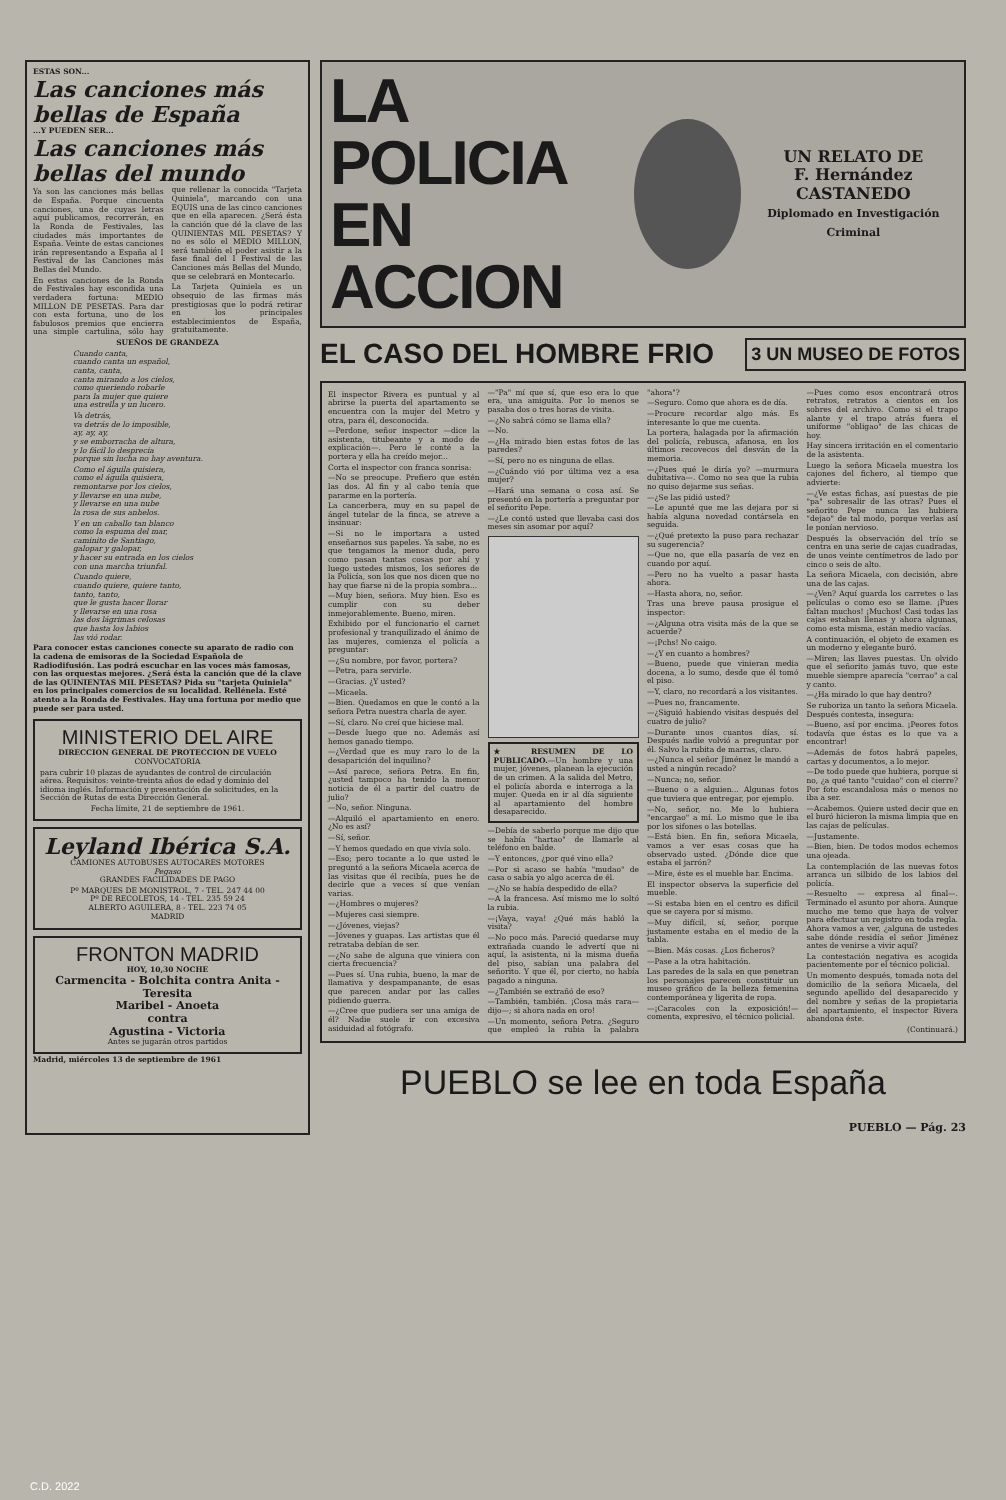ESTAS SON...
Las canciones más bellas de España
...Y PUEDEN SER...
Las canciones más bellas del mundo
Ya son las canciones más bellas de España. Porque cincuenta canciones, una de cuyas letras aquí publicamos, recorrerán, en la Ronda de Festivales, las ciudades más importantes de España. Veinte de estas canciones irán representando a España al I Festival de las Canciones más Bellas del Mundo.
En estas canciones de la Ronda de Festivales hay escondida una verdadera fortuna: MEDIO MILLON DE PESETAS. Para dar con esta fortuna, uno de los fabulosos premios que encierra una simple cartulina, sólo hay que rellenar la conocida "Tarjeta Quiniela", marcando con una EQUIS una de las cinco canciones que en ella aparecen. ¿Será ésta la canción que dé la clave de las QUINIENTAS MIL PESETAS? Y no es sólo el MEDIO MILLON, será también el poder asistir a la fase final del I Festival de las Canciones más Bellas del Mundo, que se celebrará en Montecarlo.
La Tarjeta Quiniela es un obsequio de las firmas más prestigiosas que lo podrá retirar en los principales establecimientos de España, gratuitamente.
SUEÑOS DE GRANDEZA
Cuando canta,
cuando canta un español,
canta, canta,
canta mirando a los cielos,
como queriendo robarle
para la mujer que quiere
una estrella y un lucero.
Va detrás,
va detrás de lo imposible,
ay, ay, ay,
y se emborracha de altura,
y lo fácil lo desprecia
porque sin lucha no hay aventura.
Como el águila quisiera,
como el águila quisiera,
remontarse por los cielos,
y llevarse en una nube,
y llevarse en una nube
la rosa de sus anhelos.
Y en un caballo tan blanco
como la espuma del mar,
caminito de Santiago,
galopar y galopar,
y hacer su entrada en los cielos
con una marcha triunfal.
Cuando quiere,
cuando quiere, quiere tanto,
tanto, tanto,
que le gusta hacer llorar
y llevarse en una rosa
las dos lágrimas celosas
que hasta los labios
las vió rodar.
Para conocer estas canciones conecte su aparato de radio con la cadena de emisoras de la Sociedad Española de Radiodifusión. Las podrá escuchar en las voces más famosas, con las orquestas mejores. ¿Será ésta la canción que dé la clave de las QUINIENTAS MIL PESETAS? Pida su "tarjeta Quiniela" en los principales comercios de su localidad. Rellénela. Esté atento a la Ronda de Festivales. Hay una fortuna por medio que puede ser para usted.
MINISTERIO DEL AIRE
DIRECCION GENERAL DE PROTECCION DE VUELO
CONVOCATORIA
para cubrir 10 plazas de ayudantes de control de circulación aérea. Requisitos: veinte-treinta años de edad y dominio del idioma inglés. Información y presentación de solicitudes, en la Sección de Rutas de esta Dirección General.
Fecha límite, 21 de septiembre de 1961.
Leyland Ibérica S.A.
CAMIONES AUTOBUSES AUTOCARES MOTORES
Pegaso
GRANDES FACILIDADES DE PAGO
Pº MARQUES DE MONISTROL, 7 - TEL. 247 44 00
Pº DE RECOLETOS, 14 - TEL. 235 59 24
ALBERTO AGUILERA, 8 - TEL. 223 74 05
MADRID
FRONTON MADRID
HOY, 10,30 NOCHE
Carmencita - Bolchita contra Anita - Teresita
Maribel - Anoeta
contra
Agustina - Victoria
Antes se jugarán otros partidos
Madrid, miércoles 13 de septiembre de 1961
LA POLICIA
EN ACCION
UN RELATO DE
F. Hernández
CASTANEDO
Diplomado en Investigación Criminal
EL CASO DEL HOMBRE FRIO
3 UN MUSEO DE FOTOS
El inspector Rivera es puntual y al abrirse la puerta del apartamento se encuentra con la mujer del Metro y otra, para él, desconocida.
—Perdone, señor inspector —dice la asistenta, titubeante y a modo de explicación—. Pero le conté a la portera y ella ha creído mejor...
Corta el inspector con franca sonrisa:
—No se preocupe. Prefiero que estén las dos. Al fin y al cabo tenía que pararme en la portería.
La cancerbera, muy en su papel de ángel tutelar de la finca, se atreve a insinuar:
—Si no le importara a usted enseñarnos sus papeles. Ya sabe, no es que tengamos la menor duda, pero como pasan tantas cosas por ahí y luego ustedes mismos, los señores de la Policía, son los que nos dicen que no hay que fiarse ni de la propia sombra...
—Muy bien, señora. Muy bien. Eso es cumplir con su deber inmejorablemente. Bueno, miren.
Exhibido por el funcionario el carnet profesional y tranquilizado el ánimo de las mujeres, comienza el policía a preguntar:
—¿Su nombre, por favor, portera?
—Petra, para servirle.
—Gracias. ¿Y usted?
—Micaela.
—Bien. Quedamos en que le contó a la señora Petra nuestra charla de ayer.
—Sí, claro. No creí que hiciese mal.
—Desde luego que no. Además así hemos ganado tiempo.
—¿Verdad que es muy raro lo de la desaparición del inquilino?
—Así parece, señora Petra. En fin, ¿usted tampoco ha tenido la menor noticia de él a partir del cuatro de julio?
—No, señor. Ninguna.
—Alquiló el apartamiento en enero. ¿No es así?
—Sí, señor.
—Y hemos quedado en que vivía solo.
—Eso; pero tocante a lo que usted le preguntó a la señora Micaela acerca de las visitas que él recibía, pues he de decirle que a veces sí que venían varias.
—¿Hombres o mujeres?
—Mujeres casi siempre.
—¿Jóvenes, viejas?
—Jóvenes y guapas. Las artistas que él retrataba debían de ser.
—¿No sabe de alguna que viniera con cierta frecuencia?
—Pues sí. Una rubia, bueno, la mar de llamativa y despampanante, de esas que parecen andar por las calles pidiendo guerra.
—¿Cree que pudiera ser una amiga de él? Nadie suele ir con excesiva asiduidad al fotógrafo.
—"Pa" mí que sí, que eso era lo que era, una amiguita. Por lo menos se pasaba dos o tres horas de visita.
—¿No sabrá cómo se llama ella?
—No.
—¿Ha mirado bien estas fotos de las paredes?
—Sí, pero no es ninguna de ellas.
—¿Cuándo vió por última vez a esa mujer?
—Hará una semana o cosa así. Se presentó en la portería a preguntar por el señorito Pepe.
—¿Le contó usted que llevaba casi dos meses sin asomar por aquí?
★ RESUMEN DE LO PUBLICADO.—Un hombre y una mujer, jóvenes, planean la ejecución de un crimen. A la salida del Metro, el policía aborda e interroga a la mujer. Queda en ir al día siguiente al apartamiento del hombre desaparecido.
—Debía de saberlo porque me dijo que se había "hartao" de llamarle al teléfono en balde.
—Y entonces, ¿por qué vino ella?
—Por si acaso se había "mudao" de casa o sabía yo algo acerca de él.
—¿No se había despedido de ella?
—A la francesa. Así mismo me lo soltó la rubia.
—¡Vaya, vaya! ¿Qué más habló la visita?
—No poco más. Pareció quedarse muy extrañada cuando le advertí que ni aquí, la asistenta, ni la misma dueña del piso, sabían una palabra del señorito. Y que él, por cierto, no había pagado a ninguna.
—¿También se extrañó de eso?
—También, también. ¡Cosa más rara—dijo—; si ahora nada en oro!
—Un momento, señora Petra. ¿Seguro que empleó la rubia la palabra "ahora"?
—Seguro. Como que ahora es de día.
—Procure recordar algo más. Es interesante lo que me cuenta.
La portera, halagada por la afirmación del policía, rebusca, afanosa, en los últimos recovecos del desván de la memoria.
—¿Pues qué le diría yo? —murmura dubitativa—. Como no sea que la rubia no quiso dejarme sus señas.
—¿Se las pidió usted?
—Le apunté que me las dejara por si había alguna novedad contársela en seguida.
—¿Qué pretexto la puso para rechazar su sugerencia?
—Que no, que ella pasaría de vez en cuando por aquí.
—Pero no ha vuelto a pasar hasta ahora.
—Hasta ahora, no, señor.
Tras una breve pausa prosigue el inspector:
—¿Alguna otra visita más de la que se acuerde?
—¡Pchs! No caigo.
—¿Y en cuanto a hombres?
—Bueno, puede que vinieran media docena, a lo sumo, desde que él tomó el piso.
—Y, claro, no recordará a los visitantes.
—Pues no, francamente.
—¿Siguió habiendo visitas después del cuatro de julio?
—Durante unos cuantos días, sí. Después nadie volvió a preguntar por él. Salvo la rubita de marras, claro.
—¿Nunca el señor Jiménez le mandó a usted a ningún recado?
—Nunca; no, señor.
—Bueno o a alguien... Algunas fotos que tuviera que entregar, por ejemplo.
—No, señor, no. Me lo hubiera "encargao" a mí. Lo mismo que le iba por los sifones o las botellas.
—Está bien. En fin, señora Micaela, vamos a ver esas cosas que ha observado usted. ¿Dónde dice que estaba el jarrón?
—Mire, éste es el mueble bar. Encima.
El inspector observa la superficie del mueble.
—Si estaba bien en el centro es difícil que se cayera por sí mismo.
—Muy difícil, sí, señor, porque justamente estaba en el medio de la tabla.
—Bien. Más cosas. ¿Los ficheros?
—Pase a la otra habitación.
Las paredes de la sala en que penetran los personajes parecen constituir un museo gráfico de la belleza femenina contemporánea y ligerita de ropa.
—¡Caracoles con la exposición!—comenta, expresivo, el técnico policial.
—Pues como esos encontrará otros retratos, retratos a cientos en los sobres del archivo. Como si el trapo alante y el trapo atrás fuera el uniforme "obligao" de las chicas de hoy.
Hay sincera irritación en el comentario de la asistenta.
Luego la señora Micaela muestra los cajones del fichero, al tiempo que advierte:
—¿Ve estas fichas, así puestas de pie "pa" sobresalir de las otras? Pues el señorito Pepe nunca las hubiera "dejao" de tal modo, porque verlas así le ponían nervioso.
Después la observación del trío se centra en una serie de cajas cuadradas, de unos veinte centímetros de lado por cinco o seis de alto.
La señora Micaela, con decisión, abre una de las cajas.
—¿Ven? Aquí guarda los carretes o las películas o como eso se llame. ¡Pues faltan muchos! ¡Muchos! Casi todas las cajas estaban llenas y ahora algunas, como esta misma, están medio vacías.
A continuación, el objeto de examen es un moderno y elegante buró.
—Miren; las llaves puestas. Un olvido que el señorito jamás tuvo, que este mueble siempre aparecía "cerrao" a cal y canto.
—¿Ha mirado lo que hay dentro?
Se ruboriza un tanto la señora Micaela. Después contesta, insegura:
—Bueno, así por encima. ¡Peores fotos todavía que éstas es lo que va a encontrar!
—Además de fotos habrá papeles, cartas y documentos, a lo mejor.
—De todo puede que hubiera, porque si no, ¿a qué tanto "cuidao" con el cierre? Por foto escandalosa más o menos no iba a ser.
—Acabemos. Quiere usted decir que en el buró hicieron la misma limpia que en las cajas de películas.
—Justamente.
—Bien, bien. De todos modos echemos una ojeada.
La contemplación de las nuevas fotos arranca un silbido de los labios del policía.
—Resuelto — expresa al final—. Terminado el asunto por ahora. Aunque mucho me temo que haya de volver para efectuar un registro en toda regla. Ahora vamos a ver, ¿alguna de ustedes sabe dónde residía el señor Jiménez antes de venirse a vivir aquí?
La contestación negativa es acogida pacientemente por el técnico policial.
Un momento después, tomada nota del domicilio de la señora Micaela, del segundo apellido del desaparecido y del nombre y señas de la propietaria del apartamiento, el inspector Rivera abandona éste.
(Continuará.)
PUEBLO se lee en toda España
PUEBLO — Pág. 23
C.D. 2022